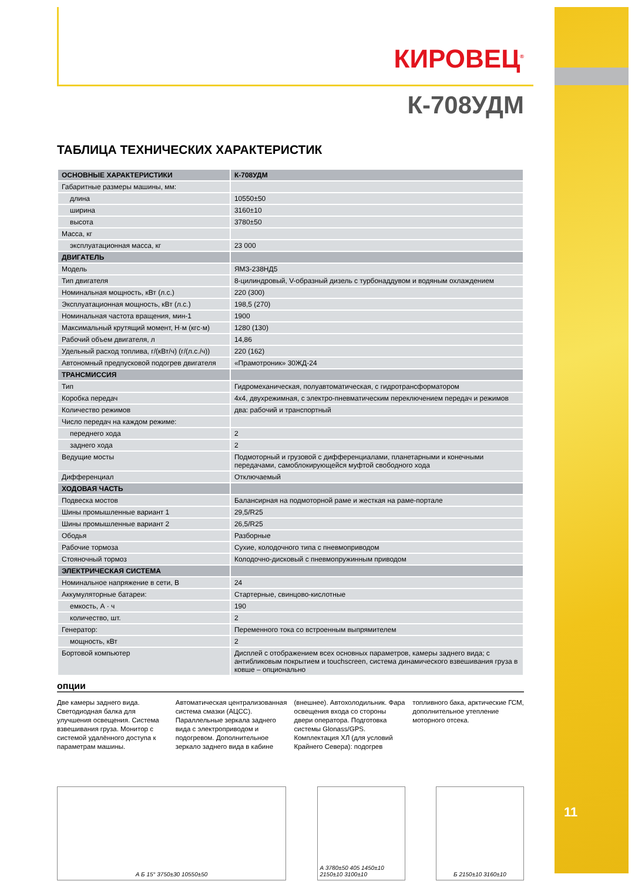КИРОВЕЦ<sup>®</sup>
К-708УДМ
ТАБЛИЦА ТЕХНИЧЕСКИХ ХАРАКТЕРИСТИК
| ОСНОВНЫЕ ХАРАКТЕРИСТИКИ | К-708УДМ |
| --- | --- |
| Габаритные размеры машины, мм: | |
| длина | 10550±50 |
| ширина | 3160±10 |
| высота | 3780±50 |
| Масса, кг | |
| эксплуатационная масса, кг | 23 000 |
| ДВИГАТЕЛЬ | |
| Модель | ЯМЗ-238НД5 |
| Тип двигателя | 8-цилиндровый, V-образный дизель с турбонаддувом и водяным охлаждением |
| Номинальная мощность, кВт (л.с.) | 220 (300) |
| Эксплуатационная мощность, кВт (л.с.) | 198,5 (270) |
| Номинальная частота вращения, мин-1 | 1900 |
| Максимальный крутящий момент, Н·м (кгс·м) | 1280 (130) |
| Рабочий объем двигателя, л | 14,86 |
| Удельный расход топлива, г/(кВт/ч) (г/(л.с./ч)) | 220 (162) |
| Автономный предпусковой подогрев двигателя | «Прамотроник» 30ЖД-24 |
| ТРАНСМИССИЯ | |
| Тип | Гидромеханическая, полуавтоматическая, с гидротрансформатором |
| Коробка передач | 4х4, двухрежимная, с электро-пневматическим переключением передач и режимов |
| Количество режимов | два: рабочий и транспортный |
| Число передач на каждом режиме: | |
| переднего хода | 2 |
| заднего хода | 2 |
| Ведущие мосты | Подмоторный и грузовой с дифференциалами, планетарными и конечными передачами, самоблокирующейся муфтой свободного хода |
| Дифференциал | Отключаемый |
| ХОДОВАЯ ЧАСТЬ | |
| Подвеска мостов | Балансирная на подмоторной раме и жесткая на раме-портале |
| Шины промышленные вариант 1 | 29,5/R25 |
| Шины промышленные вариант 2 | 26,5/R25 |
| Ободья | Разборные |
| Рабочие тормоза | Сухие, колодочного типа с пневмоприводом |
| Стояночный тормоз | Колодочно-дисковый с пневмопружинным приводом |
| ЭЛЕКТРИЧЕСКАЯ СИСТЕМА | |
| Номинальное напряжение в сети, В | 24 |
| Аккумуляторные батареи: | Стартерные, свинцово-кислотные |
| емкость, А · ч | 190 |
| количество, шт. | 2 |
| Генератор: | Переменного тока со встроенным выпрямителем |
| мощность, кВт | 2 |
| Бортовой компьютер | Дисплей с отображением всех основных параметров, камеры заднего вида; с антибликовым покрытием и touchscreen, система динамического взвешивания груза в ковше – опционально |
опции
Две камеры заднего вида. Светодиодная балка для улучшения освещения. Система взвешивания груза. Монитор с системой удалённого доступа к параметрам машины. Автоматическая централизованная система смазки (АЦСС). Параллельные зеркала заднего вида с электроприводом и подогревом. Дополнительное зеркало заднего вида в кабине (внешнее). Автохолодильник. Фара освещения входа со стороны двери оператора. Подготовка системы Glonass/GPS. Комплектация ХЛ (для условий Крайнего Севера): подогрев топливного бака, арктические ГСМ, дополнительное утепление моторного отсека.
А Б 15° 3750±30 10550±50
А 3780±50 405 1450±10 2150±10 3100±10
Б 2150±10 3160±10
11